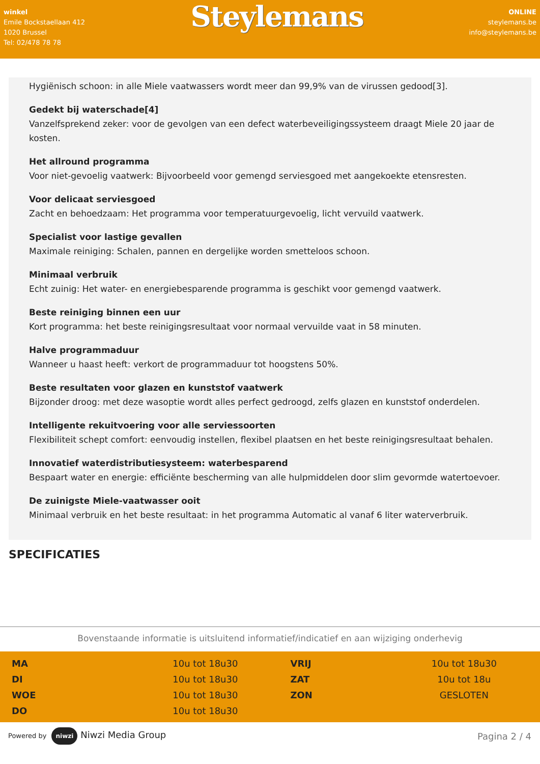winkel
Emile Bockstaellaan 412
1020 Brussel
Tel: 02/478 78 78
Steylemans
ONLINE
steylemans.be
info@steylemans.be
Hygiënisch schoon: in alle Miele vaatwassers wordt meer dan 99,9% van de virussen gedood[3].
Gedekt bij waterschade[4]
Vanzelfsprekend zeker: voor de gevolgen van een defect waterbeveiligingssysteem draagt Miele 20 jaar de kosten.
Het allround programma
Voor niet-gevoelig vaatwerk: Bijvoorbeeld voor gemengd serviesgoed met aangekoekte etensresten.
Voor delicaat serviesgoed
Zacht en behoedzaam: Het programma voor temperatuurgevoelig, licht vervuild vaatwerk.
Specialist voor lastige gevallen
Maximale reiniging: Schalen, pannen en dergelijke worden smetteloos schoon.
Minimaal verbruik
Echt zuinig: Het water- en energiebesparende programma is geschikt voor gemengd vaatwerk.
Beste reiniging binnen een uur
Kort programma: het beste reinigingsresultaat voor normaal vervuilde vaat in 58 minuten.
Halve programmaduur
Wanneer u haast heeft: verkort de programmaduur tot hoogstens 50%.
Beste resultaten voor glazen en kunststof vaatwerk
Bijzonder droog: met deze wasoptie wordt alles perfect gedroogd, zelfs glazen en kunststof onderdelen.
Intelligente rekuitvoering voor alle serviessoorten
Flexibiliteit schept comfort: eenvoudig instellen, flexibel plaatsen en het beste reinigingsresultaat behalen.
Innovatief waterdistributiesysteem: waterbesparend
Bespaart water en energie: efficiënte bescherming van alle hulpmiddelen door slim gevormde watertoevoer.
De zuinigste Miele-vaatwasser ooit
Minimaal verbruik en het beste resultaat: in het programma Automatic al vanaf 6 liter waterverbruik.
SPECIFICATIES
Bovenstaande informatie is uitsluitend informatief/indicatief en aan wijziging onderhevig
| MA | 10u tot 18u30 | VRIJ | 10u tot 18u30 |
| DI | 10u tot 18u30 | ZAT | 10u tot 18u |
| WOE | 10u tot 18u30 | ZON | GESLOTEN |
| DO | 10u tot 18u30 | | |
Powered by niwzi Niwzi Media Group
Pagina 2 / 4